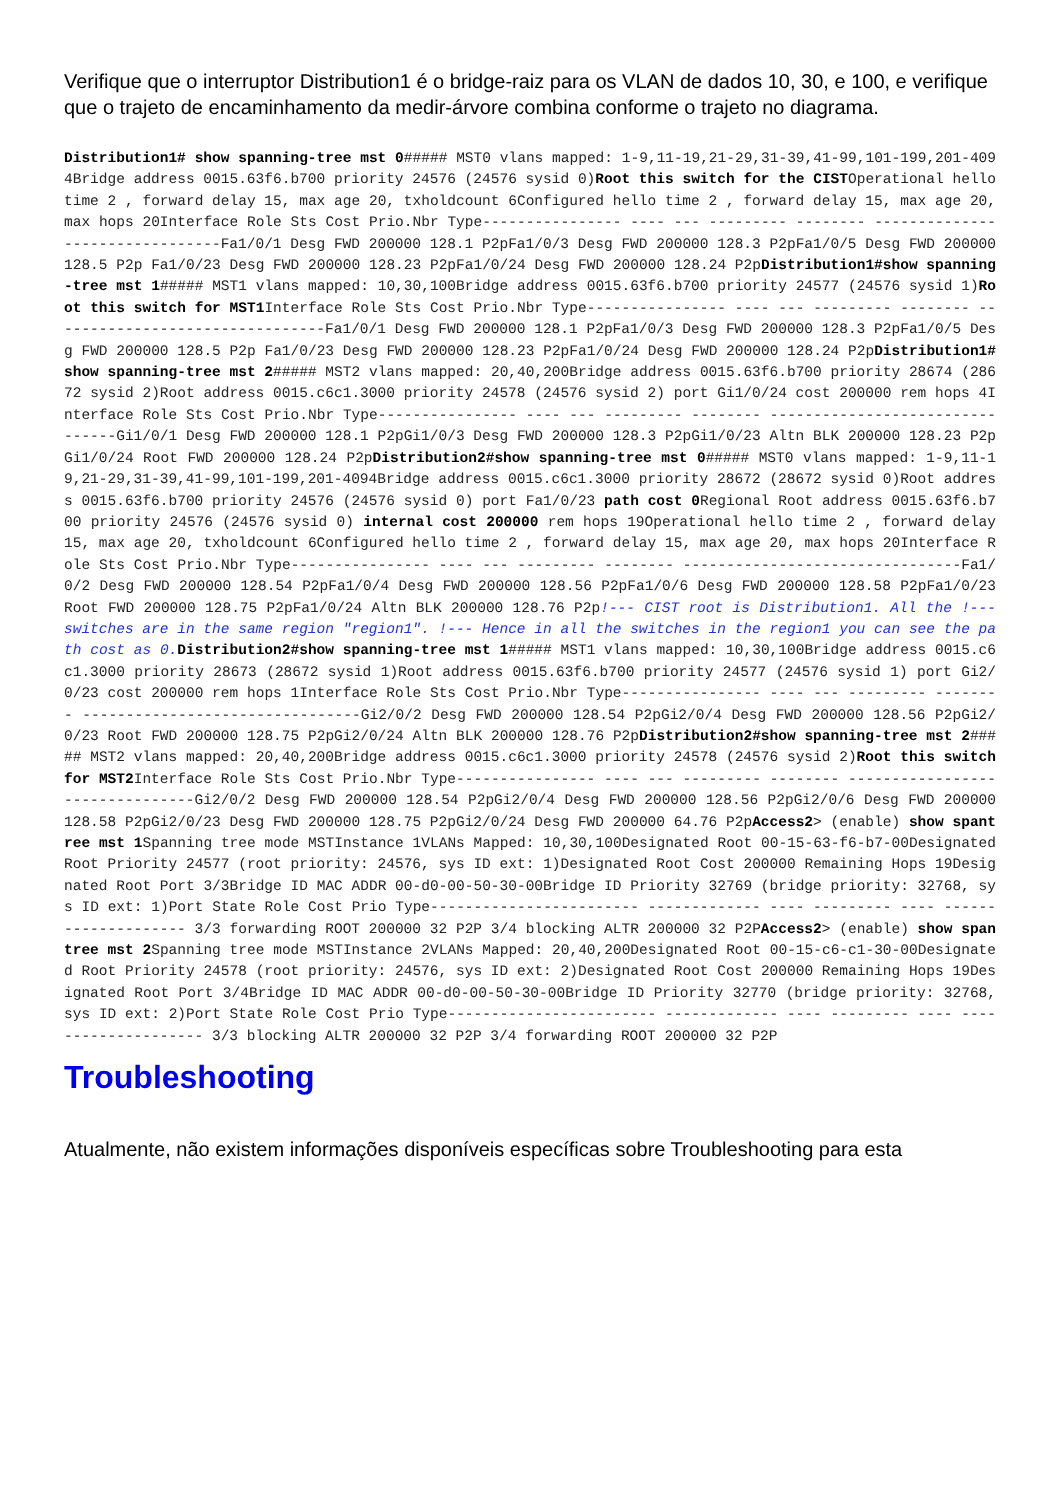Verifique que o interruptor Distribution1 é o bridge-raiz para os VLAN de dados 10, 30, e 100, e verifique que o trajeto de encaminhamento da medir-árvore combina conforme o trajeto no diagrama.
Distribution1# show spanning-tree mst 0##### MST0 vlans mapped: 1-9,11-19,21-29,31-39,41-99,101-199,201-4094Bridge address 0015.63f6.b700 priority 24576 (24576 sysid 0)Root this switch for the CISTOperational hello time 2 , forward delay 15, max age 20, txholdcount 6Configured hello time 2 , forward delay 15, max age 20, max hops 20Interface Role Sts Cost Prio.Nbr Type---------------- ---- --- --------- -------- --------------------------------Fa1/0/1 Desg FWD 200000 128.1 P2pFa1/0/3 Desg FWD 200000 128.3 P2pFa1/0/5 Desg FWD 200000 128.5 P2p Fa1/0/23 Desg FWD 200000 128.23 P2pFa1/0/24 Desg FWD 200000 128.24 P2pDistribution1#show spanning-tree mst 1##### MST1 vlans mapped: 10,30,100Bridge address 0015.63f6.b700 priority 24577 (24576 sysid 1)Root this switch for MST1 Interface Role Sts Cost Prio.Nbr Type---------------- ---- --- --------- -------- --------------------------------Fa1/0/1 Desg FWD 200000 128.1 P2pFa1/0/3 Desg FWD 200000 128.3 P2pFa1/0/5 Desg FWD 200000 128.5 P2p Fa1/0/23 Desg FWD 200000 128.23 P2pFa1/0/24 Desg FWD 200000 128.24 P2pDistribution1#show spanning-tree mst 2##### MST2 vlans mapped: 20,40,200Bridge address 0015.63f6.b700 priority 28674 (28672 sysid 2)Root address 0015.c6c1.3000 priority 24578 (24576 sysid 2) port Gi1/0/24 cost 200000 rem hops 4Interface Role Sts Cost Prio.Nbr Type---------------- ---- --- --------- -------- --------------------------------Gi1/0/1 Desg FWD 200000 128.1 P2pGi1/0/3 Desg FWD 200000 128.3 P2pGi1/0/23 Altn BLK 200000 128.23 P2pGi1/0/24 Root FWD 200000 128.24 P2pDistribution2#show spanning-tree mst 0##### MST0 vlans mapped: 1-9,11-19,21-29,31-39,41-99,101-199,201-4094Bridge address 0015.c6c1.3000 priority 28672 (28672 sysid 0)Root address 0015.63f6.b700 priority 24576 (24576 sysid 0) port Fa1/0/23 path cost 0 Regional Root address 0015.63f6.b700 priority 24576 (24576 sysid 0) internal cost 200000 rem hops 19Operational hello time 2 , forward delay 15, max age 20, txholdcount 6Configured hello time 2 , forward delay 15, max age 20, max hops 20Interface Role Sts Cost Prio.Nbr Type---------------- ---- --- --------- -------- --------------------------------Fa1/0/2 Desg FWD 200000 128.54 P2pFa1/0/4 Desg FWD 200000 128.56 P2pFa1/0/6 Desg FWD 200000 128.58 P2pFa1/0/23 Root FWD 200000 128.75 P2pFa1/0/24 Altn BLK 200000 128.76 P2p!--- CIST root is Distribution1. All the !--- switches are in the same region "region1". !--- Hence in all the switches in the region1 you can see the path cost as 0. Distribution2#show spanning-tree mst 1##### MST1 vlans mapped: 10,30,100Bridge address 0015.c6c1.3000 priority 28673 (28672 sysid 1)Root address 0015.63f6.b700 priority 24577 (24576 sysid 1) port Gi2/0/23 cost 200000 rem hops 1Interface Role Sts Cost Prio.Nbr Type---------------- ---- --- --------- -------- --------------------------------Gi2/0/2 Desg FWD 200000 128.54 P2pGi2/0/4 Desg FWD 200000 128.56 P2pGi2/0/23 Root FWD 200000 128.75 P2pGi2/0/24 Altn BLK 200000 128.76 P2pDistribution2#show spanning-tree mst 2##### MST2 vlans mapped: 20,40,200Bridge address 0015.c6c1.3000 priority 24578 (24576 sysid 2)Root this switch for MST2 Interface Role Sts Cost Prio.Nbr Type---------------- ---- --- --------- -------- --------------------------------Gi2/0/2 Desg FWD 200000 128.54 P2pGi2/0/4 Desg FWD 200000 128.56 P2pGi2/0/6 Desg FWD 200000 128.58 P2pGi2/0/23 Desg FWD 200000 128.75 P2pGi2/0/24 Desg FWD 200000 64.76 P2pAccess2> (enable) show spantree mst 1 Spanning tree mode MSTInstance 1VLANs Mapped: 10,30,100Designated Root 00-15-63-f6-b7-00Designated Root Priority 24577 (root priority: 24576, sys ID ext: 1)Designated Root Cost 200000 Remaining Hops 19Designated Root Port 3/3Bridge ID MAC ADDR 00-d0-00-50-30-00Bridge ID Priority 32769 (bridge priority: 32768, sys ID ext: 1)Port State Role Cost Prio Type------------------------ ------------- ---- --------- ---- -------------------- 3/3 forwarding ROOT 200000 32 P2P 3/4 blocking ALTR 200000 32 P2PAccess2> (enable) show spantree mst 2 Spanning tree mode MSTInstance 2VLANs Mapped: 20,40,200Designated Root 00-15-c6-c1-30-00Designated Root Priority 24578 (root priority: 24576, sys ID ext: 2)Designated Root Cost 200000 Remaining Hops 19Designated Root Port 3/4Bridge ID MAC ADDR 00-d0-00-50-30-00Bridge ID Priority 32770 (bridge priority: 32768, sys ID ext: 2)Port State Role Cost Prio Type------------------------ ------------- ---- --------- ---- -------------------- 3/3 blocking ALTR 200000 32 P2P 3/4 forwarding ROOT 200000 32 P2P
Troubleshooting
Atualmente, não existem informações disponíveis específicas sobre Troubleshooting para esta